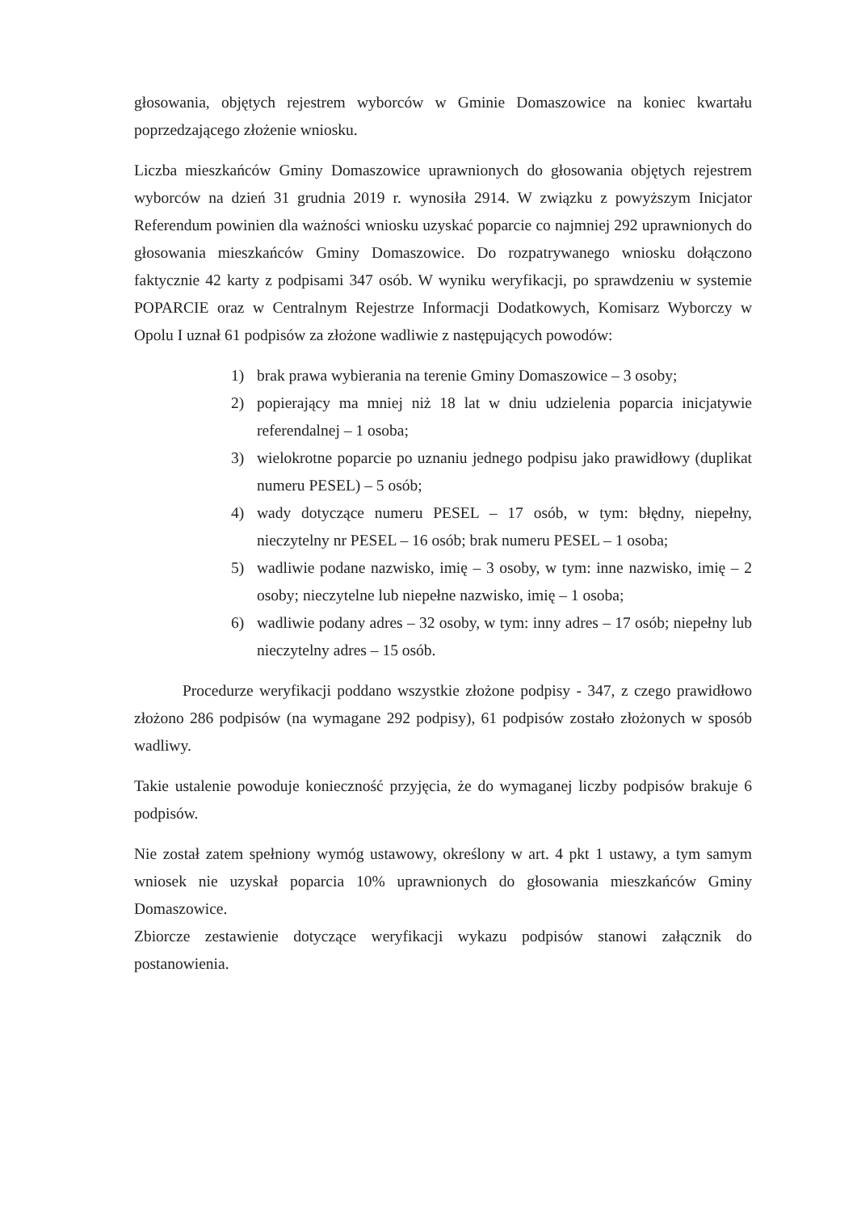głosowania, objętych rejestrem wyborców w Gminie Domaszowice na koniec kwartału poprzedzającego złożenie wniosku.
Liczba mieszkańców Gminy Domaszowice uprawnionych do głosowania objętych rejestrem wyborców na dzień 31 grudnia 2019 r. wynosiła 2914. W związku z powyższym Inicjator Referendum powinien dla ważności wniosku uzyskać poparcie co najmniej 292 uprawnionych do głosowania mieszkańców Gminy Domaszowice. Do rozpatrywanego wniosku dołączono faktycznie 42 karty z podpisami 347 osób. W wyniku weryfikacji, po sprawdzeniu w systemie POPARCIE oraz w Centralnym Rejestrze Informacji Dodatkowych, Komisarz Wyborczy w Opolu I uznał 61 podpisów za złożone wadliwie z następujących powodów:
1) brak prawa wybierania na terenie Gminy Domaszowice – 3 osoby;
2) popierający ma mniej niż 18 lat w dniu udzielenia poparcia inicjatywie referendalnej – 1 osoba;
3) wielokrotne poparcie po uznaniu jednego podpisu jako prawidłowy (duplikat numeru PESEL) – 5 osób;
4) wady dotyczące numeru PESEL – 17 osób, w tym: błędny, niepełny, nieczytelny nr PESEL – 16 osób; brak numeru PESEL – 1 osoba;
5) wadliwie podane nazwisko, imię – 3 osoby, w tym: inne nazwisko, imię – 2 osoby; nieczytelne lub niepełne nazwisko, imię – 1 osoba;
6) wadliwie podany adres – 32 osoby, w tym: inny adres – 17 osób; niepełny lub nieczytelny adres – 15 osób.
Procedurze weryfikacji poddano wszystkie złożone podpisy - 347, z czego prawidłowo złożono 286 podpisów (na wymagane 292 podpisy), 61 podpisów zostało złożonych w sposób wadliwy.
Takie ustalenie powoduje konieczność przyjęcia, że do wymaganej liczby podpisów brakuje 6 podpisów.
Nie został zatem spełniony wymóg ustawowy, określony w art. 4 pkt 1 ustawy, a tym samym wniosek nie uzyskał poparcia 10% uprawnionych do głosowania mieszkańców Gminy Domaszowice.
Zbiorcze zestawienie dotyczące weryfikacji wykazu podpisów stanowi załącznik do postanowienia.